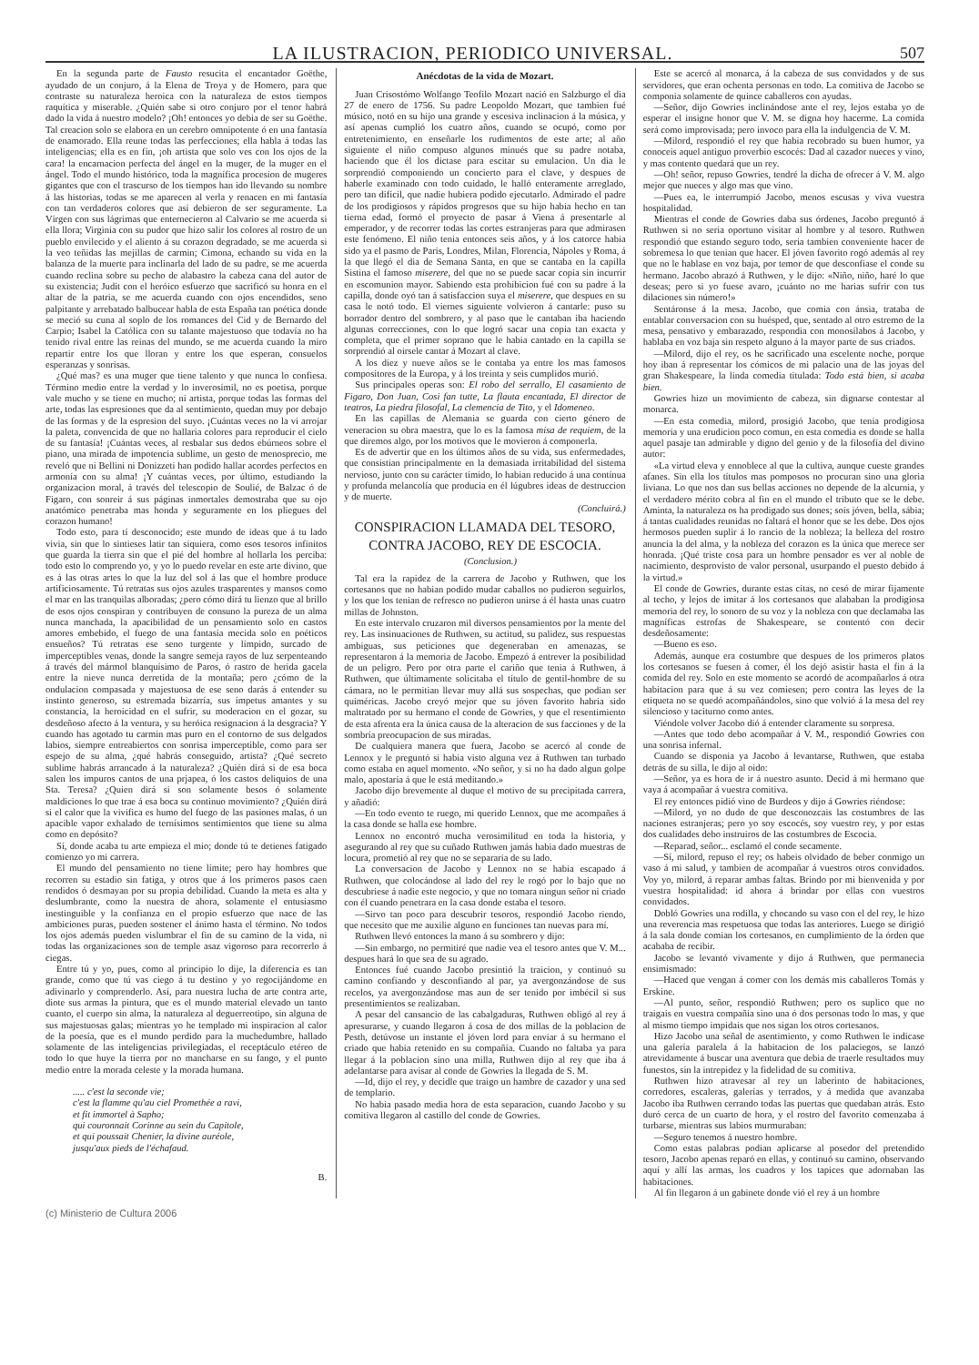LA ILUSTRACION, PERIODICO UNIVERSAL.
507
En la segunda parte de Fausto resucita el encantador Goëthe, ayudado de un conjuro, á la Elena de Troya y de Homero, para que contraste su naturaleza heroica con la naturaleza de estos tiempos raquítica y miserable. ¿Quién sabe si otro conjuro por el tenor habrá dado la vida á nuestro modelo? ¡Oh! entonces yo debia de ser su Goëthe. Tal creacion solo se elabora en un cerebro omnipotente ó en una fantasía de enamorado. Ella reune todas las perfecciones; ella habla á todas las inteligencias; ella es en fin, ¡oh artista que solo ves con los ojos de la cara! la encarnacion perfecta del ángel en la muger, de la muger en el ángel. Todo el mundo histórico, toda la magnífica procesion de mugeres gigantes que con el trascurso de los tiempos han ido llevando su nombre á las historias, todas se me aparecen al verla y renacen en mi fantasía con tan verdaderos colores que así debieron de ser seguramente. La Vírgen con sus lágrimas que enternecieron al Calvario se me acuerda si ella llora; Virginia con su pudor que hizo salir los colores al rostro de un pueblo envilecido y el aliento á su corazon degradado, se me acuerda si la veo teñidas las mejillas de carmin; Cimona, echando su vida en la balanza de la muerte para inclinarla del lado de su padre, se me acuerda cuando reclina sobre su pecho de alabastro la cabeza cana del autor de su existencia; Judit con el heróico esfuerzo que sacrificó su honra en el altar de la patria, se me acuerda cuando con ojos encendidos, seno palpitante y arrebatado balbucear habla de esta España tan poética donde se meció su cuna al soplo de los romances del Cid y de Bernardo del Carpio; Isabel la Católica con su talante majestuoso que todavía no ha tenido rival entre las reinas del mundo, se me acuerda cuando la miro repartir entre los que lloran y entre los que esperan, consuelos esperanzas y sonrisas.
¿Qué mas? es una muger que tiene talento y que nunca lo confiesa. Término medio entre la verdad y lo inverosímil, no es poetisa, porque vale mucho y se tiene en mucho; ni artista, porque todas las formas del arte, todas las espresiones que da al sentimiento, quedan muy por debajo de las formas y de la espresion del suyo. ¡Cuántas veces no la vi arrojar la paleta, convencida de que no hallaria colores para reproducir el cielo de su fantasía! ¡Cuántas veces, al resbalar sus dedos ebúrneos sobre el piano, una mirada de impotencia sublime, un gesto de menosprecio, me reveló que ni Bellini ni Donizzeti han podido hallar acordes perfectos en armonía con su alma! ¡Y cuántas veces, por último, estudiando la organizacion moral, á través del telescopio de Soulié, de Balzac ó de Figaro, con sonreir á sus páginas inmortales demostraba que su ojo anatómico penetraba mas honda y seguramente en los pliegues del corazon humano!
Todo esto, para tí desconocido; este mundo de ideas que á tu lado vivia, sin que lo sintieses latir tan siquiera, como esos tesoros infinitos que guarda la tierra sin que el pié del hombre al hollarla los perciba: todo esto lo comprendo yo, y yo lo puedo revelar en este arte divino, que es á las otras artes lo que la luz del sol á las que el hombre produce artificiosamente. Tú retratas sus ojos azules trasparentes y mansos como el mar en las tranquilas alboradas; ¿pero cómo dirá tu lienzo que al brillo de esos ojos conspiran y contribuyen de consuno la pureza de un alma nunca manchada, la apacibilidad de un pensamiento solo en castos amores embebido, el fuego de una fantasía mecida solo en poéticos ensueños? Tú retratas ese seno turgente y límpido, surcado de imperceptibles venas, donde la sangre semeja rayos de luz serpenteando á través del mármol blanquísimo de Paros, ó rastro de herida gacela entre la nieve nunca derretida de la montaña; pero ¿cómo de la ondulacion compasada y majestuosa de ese seno darás á entender su instinto generoso, su estremada bizarría, sus ímpetus amantes y su constancia, la heroicidad en el sufrir, su moderacion en el gozar, su desdeñoso afecto á la ventura, y su heróica resignacion á la desgracia? Y cuando has agotado tu carmin mas puro en el contorno de sus delgados labios, siempre entreabiertos con sonrisa imperceptible, como para ser espejo de su alma, ¿qué habrás conseguido, artista? ¿Qué secreto sublime habrás arrancado á la naturaleza? ¿Quién dirá si de esa boca salen los impuros cantos de una prjapea, ó los castos deliquios de una Sta. Teresa? ¿Quien dirá si son solamente besos ó solamente maldiciones lo que trae á esa boca su continuo movimiento? ¿Quién dirá si el calor que la vivifica es humo del fuego de las pasiones malas, ó un apacible vapor exhalado de ternísimos sentimientos que tiene su alma como en depósito?
Sí, donde acaba tu arte empieza el mio; donde tú te detienes fatigado comienzo yo mi carrera.
El mundo del pensamiento no tiene límite; pero hay hombres que recorren su estadio sin fatiga, y otros que á los primeros pasos caen rendidos ó desmayan por su propia debilidad. Cuando la meta es alta y deslumbrante, como la nuestra de ahora, solamente el entusiasmo inestinguible y la confianza en el propio esfuerzo que nace de las ambiciones puras, pueden sostener el ánimo hasta el término. No todos los ojos además pueden vislumbrar el fin de su camino de la vida, ni todas las organizaciones son de temple asaz vigoroso para recorrerlo á ciegas.
Entre tú y yo, pues, como al principio lo dije, la diferencia es tan grande, como que tú vas ciego á tu destino y yo regocijándome en adivinarlo y comprenderlo. Así, para nuestra lucha de arte contra arte, diote sus armas la pintura, que es el mundo material elevado un tanto cuanto, el cuerpo sin alma, la naturaleza al deguerreotipo, sin alguna de sus majestuosas galas; mientras yo he templado mi inspiracion al calor de la poesía, que es el mundo perdido para la muchedumbre, hallado solamente de las inteligencias privilegiadas, el receptáculo etéreo de todo lo que huye la tierra por no mancharse en su fango, y el punto medio entre la morada celeste y la morada humana.
..... c'est la seconde vie;
c'est la flamme qu'au ciel Promethée a ravi,
et fit immortel à Sapho;
qui couronnait Corinne au sein du Capitole,
et qui poussait Chenier, la divine auréole,
jusqu'aux pieds de l'échafaud.
B.
Anécdotas de la vida de Mozart.
Juan Crisostómo Wolfango Teofilo Mozart nació en Salzburgo el dia 27 de enero de 1756. Su padre Leopoldo Mozart, que tambien fué músico, notó en su hijo una grande y escesiva inclinacion á la música, y así apenas cumplió los cuatro años, cuando se ocupó, como por entretenimiento, en enseñarle los rudimentos de este arte; al año siguiente el niño compuso algunos minués que su padre notaba, haciendo que él los dictase para escitar su emulacion. Un dia le sorprendió componiendo un concierto para el clave, y despues de haberle examinado con todo cuidado, le halló enteramente arreglado, pero tan difícil, que nadie hubiera podido ejecutarlo. Admirado el padre de los prodigiosos y rápidos progresos que su hijo habia hecho en tan tierna edad, formó el proyecto de pasar á Viena á presentarle al emperador, y de recorrer todas las cortes estranjeras para que admirasen este fenómeno. El niño tenia entonces seis años, y á los catorce habia sido ya el pasmo de Paris, Londres, Milan, Florencia, Nápoles y Roma, á la que llegó el dia de Semana Santa, en que se cantaba en la capilla Sistina el famoso miserere, del que no se puede sacar copia sin incurrir en escomunion mayor. Sabiendo esta prohibicion fué con su padre á la capilla, donde oyó tan á satisfaccion suya el miserere, que despues en su casa le notó todo. El viernes siguiente volvieron á cantarle: puso su borrador dentro del sombrero, y al paso que le cantaban iba haciendo algunas correcciones, con lo que logró sacar una copia tan exacta y completa, que el primer soprano que le habia cantado en la capilla se sorprendió al oirsele cantar á Mozart al clave.
A los diez y nueve años se le contaba ya entre los mas famosos compositores de la Europa, y á los treinta y seis cumplidos murió.
Sus principales operas son: El robo del serrallo, El casamiento de Figaro, Don Juan, Cosi fan tutte, La flauta encantada, El director de teatros, La piedra filosofal, La clemencia de Tito, y el Idomeneo.
En las capillas de Alemania se guarda con cierto género de veneracion su obra maestra, que lo es la famosa misa de requiem, de la que diremos algo, por los motivos que le movieron á componerla.
Es de advertir que en los últimos años de su vida, sus enfermedades, que consistian principalmente en la demasiada irritabilidad del sistema nervioso, junto con su carácter tímido, lo habian reducido á una contínua y profunda melancolía que producia en él lúgubres ideas de destruccion y de muerte.
(Concluirá.)
CONSPIRACION LLAMADA DEL TESORO,
CONTRA JACOBO, REY DE ESCOCIA.
(Conclusion.)
Tal era la rapidez de la carrera de Jacobo y Ruthwen, que los cortesanos que no habian podido mudar caballos no pudieron seguirlos, y los que los tenian de refresco no pudieron unirse á él hasta unas cuatro millas de Johnston.
En este intervalo cruzaron mil diversos pensamientos por la mente del rey. Las insinuaciones de Ruthwen, su actitud, su palidez, sus respuestas ambiguas, sus peticiones que degeneraban en amenazas, se representaron á la memoria de Jacobo. Empezó á entrever la posibilidad de un peligro. Pero por otra parte el cariño que tenia á Ruthwen, á Ruthwen, que últimamente solicitaba el título de gentil-hombre de su cámara, no le permitian llevar muy allá sus sospechas, que podian ser quiméricas. Jacobo creyó mejor que su jóven favorito habria sido maltratado por su hermano el conde de Gowries, y que el resentimiento de esta afrenta era la única causa de la alteracion de sus facciones y de la sombría preocupacion de sus miradas.
De cualquiera manera que fuera, Jacobo se acercó al conde de Lennox y le preguntó si habia visto alguna vez á Ruthwen tan turbado como estaba en aquel momento. «No señor, y si no ha dado algun golpe malo, apostaría á que le está meditando.»
Jacobo dijo brevemente al duque el motivo de su precipitada carrera, y añadió:
—En todo evento te ruego, mi querido Lennox, que me acompañes á la casa donde se halla ese hombre.
Lennox no encontró mucha verosimilitud en toda la historia, y asegurando al rey que su cuñado Ruthwen jamás habia dado muestras de locura, prometió al rey que no se separaria de su lado.
La conversacion de Jacobo y Lennox no se habia escapado á Ruthwen, que colocándose al lado del rey le rogó por lo bajo que no descubriese á nadie este negocio, y que no tomara ningun señor ni criado con él cuando penetrara en la casa donde estaba el tesoro.
—Sirvo tan poco para descubrir tesoros, respondió Jacobo riendo, que necesito que me auxilie alguno en funciones tan nuevas para mí.
Ruthwen llevó entonces la mano á su sombrero y dijo:
—Sin embargo, no permitiré que nadie vea el tesoro antes que V. M... despues hará lo que sea de su agrado.
Entonces fué cuando Jacobo presintió la traicion, y continuó su camino confiando y desconfiando al par, ya avergonzándose de sus recelos, ya avergonzándose mas aun de ser tenido por imbécil si sus presentimientos se realizaban.
A pesar del cansancio de las cabalgaduras, Ruthwen obligó al rey á apresurarse, y cuando llegaron á cosa de dos millas de la poblacion de Pesth, detúvose un instante el jóven lord para enviar á su hermano el criado que habia retenido en su compañía. Cuando no faltaba ya para llegar á la poblacion sino una milla, Ruthwen dijo al rey que iba á adelantarse para avisar al conde de Gowries la llegada de S. M.
—Id, dijo el rey, y decidle que traigo un hambre de cazador y una sed de templario.
No habia pasado media hora de esta separacion, cuando Jacobo y su comitiva llegaron al castillo del conde de Gowries.
Este se acercó al monarca, á la cabeza de sus convidados y de sus servidores, que eran ochenta personas en todo. La comitiva de Jacobo se componia solamente de quince caballeros con ayudas.
—Señor, dijo Gowries inclinándose ante el rey, lejos estaba yo de esperar el insigne honor que V. M. se digna hoy hacerme. La comida será como improvisada; pero invoco para ella la indulgencia de V. M.
—Milord, respondió el rey que habia recobrado su buen humor, ya conoceis aquel antiguo proverbio escocés: Dad al cazador nueces y vino, y mas contento quedará que un rey.
—Oh! señor, repuso Gowries, tendré la dicha de ofrecer á V. M. algo mejor que nueces y algo mas que vino.
—Pues ea, le interrumpió Jacobo, menos escusas y viva vuestra hospitalidad.
Mientras el conde de Gowries daba sus órdenes, Jacobo preguntó á Ruthwen si no seria oportuno visitar al hombre y al tesoro. Ruthwen respondió que estando seguro todo, seria tambien conveniente hacer de sobremesa lo que tenian que hacer. El jóven favorito rogó además al rey que no le hablase en voz baja, por temor de que desconfiase el conde su hermano. Jacobo abrazó á Ruthwen, y le dijo: «Niño, niño, haré lo que deseas; pero si yo fuese avaro, ¡cuánto no me harias sufrir con tus dilaciones sin número!»
Sentáronse á la mesa. Jacobo, que comia con ánsia, trataba de entablar conversacion con su huésped, que, sentado al otro estremo de la mesa, pensativo y embarazado, respondia con monosílabos á Jacobo, y hablaba en voz baja sin respeto alguno á la mayor parte de sus criados.
—Milord, dijo el rey, os he sacrificado una escelente noche, porque hoy iban á representar los cómicos de mi palacio una de las joyas del gran Shakespeare, la linda comedia titulada: Todo está bien, si acaba bien.
Gowries hizo un movimiento de cabeza, sin dignarse contestar al monarca.
—En esta comedia, milord, prosigió Jacobo, que tenia prodigiosa memoria y una erudicion poco comun, en esta comedia es donde se halla aquel pasaje tan admirable y digno del genio y de la filosofía del divino autor:
«La virtud eleva y ennoblece al que la cultiva, aunque cueste grandes afanes. Sin ella los títulos mas pomposos no procuran sino una gloria liviana. Lo que nos dan sus bellas acciones no depende de la alcurnia, y el verdadero mérito cobra al fin en el mundo el tributo que se le debe. Aminta, la naturaleza os ha prodigado sus dones; sois jóven, bella, sábia; á tantas cualidades reunidas no faltará el honor que se les debe. Dos ojos hermosos pueden suplir á lo rancio de la nobleza; la belleza del rostro anuncia la del alma, y la nobleza del corazon es la única que merece ser honrada. ¡Qué triste cosa para un hombre pensador es ver al noble de nacimiento, desprovisto de valor personal, usurpando el puesto debido á la virtud.»
El conde de Gowries, durante estas citas, no cesó de mirar fijamente al techo, y lejos de imitar á los cortesanos que alababan la prodigiosa memoria del rey, lo sonoro de su voz y la nobleza con que declamaba las magníficas estrofas de Shakespeare, se contentó con decir desdeñosamente:
—Bueno es eso.
Además, aunque era costumbre que despues de los primeros platos los cortesanos se fuesen á comer, él los dejó asistir hasta el fin á la comida del rey. Solo en este momento se acordó de acompañarlos á otra habitacion para que á su vez comiesen; pero contra las leyes de la etiqueta no se quedó acompañándolos, sino que volvió á la mesa del rey silencioso y taciturno como antes.
Viéndole volver Jacobo dió á entender claramente su sorpresa.
—Antes que todo debo acompañar á V. M., respondió Gowries con una sonrisa infernal.
Cuando se disponia ya Jacobo á levantarse, Ruthwen, que estaba detrás de su silla, le dijo al oido:
—Señor, ya es hora de ir á nuestro asunto. Decid á mi hermano que vaya á acompañar á vuestra comitiva.
El rey entonces pidió vino de Burdeos y dijo á Gowries riéndose:
—Milord, yo no dudo de que desconozcais las costumbres de las naciones estranjeras; pero yo soy escocés, soy vuestro rey, y por estas dos cualidades debo instruiros de las costumbres de Escocia.
—Reparad, señor... esclamó el conde secamente.
—Sí, milord, repuso el rey; os habeis olvidado de beber conmigo un vaso á mi salud, y tambien de acompañar á vuestros otros convidados. Voy yo, milord, á reparar ambas faltas. Brindo por mi bienvenida y por vuestra hospitalidad: id ahora á brindar por ellas con vuestros convidados.
Dobló Gowries una rodilla, y chocando su vaso con el del rey, le hizo una reverencia mas respetuosa que todas las anteriores. Luego se dirigió á la sala donde comian los cortesanos, en cumplimiento de la órden que acababa de recibir.
Jacobo se levantó vivamente y dijo á Ruthwen, que permanecia ensimismado:
—Haced que vengan á comer con los demás mis caballeros Tomás y Erskine.
—Al punto, señor, respondió Ruthwen; pero os suplico que no traigais en vuestra compañía sino una ó dos personas todo lo mas, y que al mismo tiempo impidais que nos sigan los otros cortesanos.
Hizo Jacobo una señal de asentimiento, y como Ruthwen le indicase una galería paralela á la habitacion de los palaciegos, se lanzó atrevidamente á buscar una aventura que debia de traerle resultados muy funestos, sin la intrepidez y la fidelidad de su comitiva.
Ruthwen hizo atravesar al rey un laberinto de habitaciones, corredores, escaleras, galerías y terrados, y á medida que avanzaba Jacobo iba Ruthwen cerrando todas las puertas que quedaban atrás. Esto duró cerca de un cuarto de hora, y el rostro del favorito comenzaba á turbarse, mientras sus labios murmuraban:
—Seguro tenemos á nuestro hombre.
Como estas palabras podian aplicarse al posedor del pretendido tesoro, Jacobo apenas reparó en ellas, y continuó su camino, observando aquí y allí las armas, los cuadros y los tapices que adornaban las habitaciones.
Al fin llegaron á un gabinete donde vió el rey á un hombre
(c) Ministerio de Cultura 2006